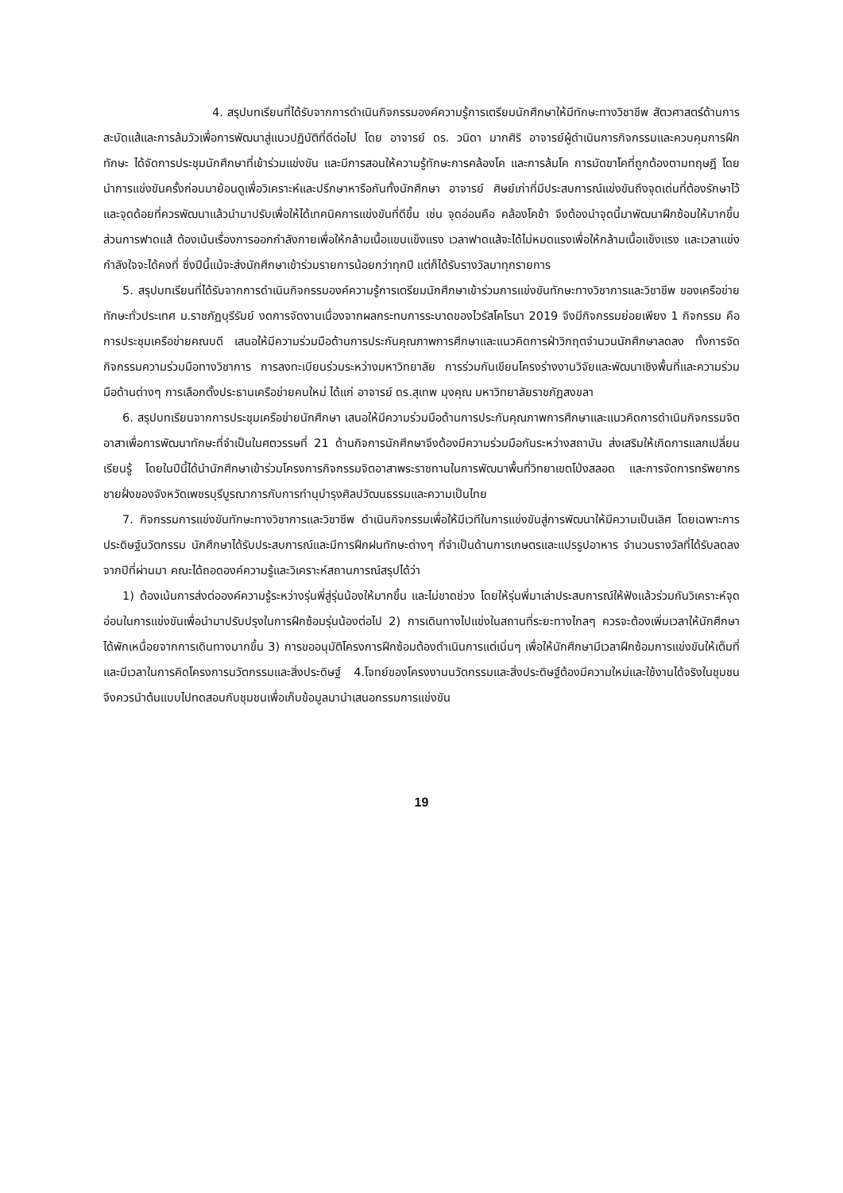4. สรุปบทเรียนที่ได้รับจากการดำเนินกิจกรรมองค์ความรู้การเตรียมนักศึกษาให้มีทักษะทางวิชาชีพ สัตวศาสตร์ด้านการสะบัดแส้และการล้มวัวเพื่อการพัฒนาสู่แนวปฏิบัติที่ดีต่อไป โดย อาจารย์ ดร. วนิดา มากศิริ อาจารย์ผู้ดำเนินการกิจกรรมและควบคุมการฝึกทักษะ ได้จัดการประชุมนักศึกษาที่เข้าร่วมแข่งขัน และมีการสอนให้ความรู้ทักษะการคล้องโค และการล้มโค การมัดขาโคที่ถูกต้องตามทฤษฎี โดยนำการแข่งขันครั้งก่อนมาย้อนดูเพื่อวิเคราะห์และปรึกษาหารือกันทั้งนักศึกษา อาจารย์ ศิษย์เก่าที่มีประสบการณ์แข่งขันถึงจุดเด่นที่ต้องรักษาไว้และจุดด้อยที่ควรพัฒนาแล้วนำมาปรับเพื่อให้ได้เทคนิคการแข่งขันที่ดีขึ้น เช่น จุดอ่อนคือ คล้องโคช้า จึงต้องนำจุดนี้มาพัฒนาฝึกซ้อมให้มากขึ้น ส่วนการฟาดแส้ ต้องเน้นเรื่องการออกกำลังกายเพื่อให้กล้ามเนื้อแขนแข็งแรง เวลาฟาดแส้จะได้ไม่หมดแรงเพื่อให้กล้ามเนื้อแข็งแรง และเวลาแข่งกำลังใจจะได้คงที่ ซึ่งปีนี้แม้จะส่งนักศึกษาเข้าร่วมรายการน้อยกว่าทุกปี แต่ก็ได้รับรางวัลมาทุกรายการ
5. สรุปบทเรียนที่ได้รับจากการดำเนินกิจกรรมองค์ความรู้การเตรียมนักศึกษาเข้าร่วมการแข่งขันทักษะทางวิชาการและวิชาชีพ ของเครือข่ายทักษะทั่วประเทศ ม.ราชภัฏบุรีรัมย์ งดการจัดงานเนื่องจากผลกระทบการระบาดของไวรัสโคโรนา 2019 จึงมีกิจกรรมย่อยเพียง 1 กิจกรรม คือการประชุมเครือข่ายคณบดี เสนอให้มีความร่วมมือด้านการประกันคุณภาพการศึกษาและแนวคิดการฝ่าวิกฤตจำนวนนักศึกษาลดลง ทั้งการจัดกิจกรรมความร่วมมือทางวิชาการ การลงทะเบียนร่วมระหว่างมหาวิทยาลัย การร่วมกันเขียนโครงร่างงานวิจัยและพัฒนาเชิงพื้นที่และความร่วมมือด้านต่างๆ การเลือกตั้งประธานเครือข่ายคนใหม่ ได้แก่ อาจารย์ ดร.สุเทพ มุงคุณ มหาวิทยาลัยราชภัฏสงขลา
6. สรุปบทเรียนจากการประชุมเครือข่ายนักศึกษา เสนอให้มีความร่วมมือด้านการประกันคุณภาพการศึกษาและแนวคิดการดำเนินกิจกรรมจิตอาสาเพื่อการพัฒนาทักษะที่จำเป็นในศตวรรษที่ 21 ด้านกิจการนักศึกษาจึงต้องมีความร่วมมือกันระหว่างสถาบัน ส่งเสริมให้เกิดการแลกเปลี่ยนเรียนรู้ โดยในปีนี้ได้นำนักศึกษาเข้าร่วมโครงการกิจกรรมจิตอาสาพระราชทานในการพัฒนาพื้นที่วิทยาเขตโป่งสลอด และการจัดการทรัพยากรชายฝั่งของจังหวัดเพชรบุรีบูรณาการกับการทำนุบำรุงศิลปวัฒนธรรมและความเป็นไทย
7. กิจกรรมการแข่งขันทักษะทางวิชาการและวิชาชีพ ดำเนินกิจกรรมเพื่อให้มีเวทีในการแข่งขันสู่การพัฒนาให้มีความเป็นเลิศ โดยเฉพาะการประดิษฐ์นวัตกรรม นักศึกษาได้รับประสบการณ์และมีการฝึกฝนทักษะต่างๆ ที่จำเป็นด้านการเกษตรและแปรรูปอาหาร จำนวนรางวัลที่ได้รับลดลงจากปีที่ผ่านมา คณะได้ถอดองค์ความรู้และวิเคราะห์สถานการณ์สรุปได้ว่า
1) ต้องเน้นการส่งต่อองค์ความรู้ระหว่างรุ่นพี่สู่รุ่นน้องให้มากขึ้น และไม่ขาดช่วง โดยให้รุ่นพี่มาเล่าประสบการณ์ให้ฟังแล้วร่วมกันวิเคราะห์จุดอ่อนในการแข่งขันเพื่อนำมาปรับปรุงในการฝึกซ้อมรุ่นน้องต่อไป 2) การเดินทางไปแข่งในสถานที่ระยะทางไกลๆ ควรจะต้องเพิ่มเวลาให้นักศึกษาได้พักเหนื่อยจากการเดินทางมากขึ้น 3) การขออนุมัติโครงการฝึกซ้อมต้องดำเนินการแต่เนิ่นๆ เพื่อให้นักศึกษามีเวลาฝึกซ้อมการแข่งขันให้เต็มที่ และมีเวลาในการคิดโครงการนวัตกรรมและสิ่งประดิษฐ์ 4.โจทย์ของโครงงานนวัตกรรมและสิ่งประดิษฐ์ต้องมีความใหม่และใช้งานได้จริงในชุมชน จึงควรนำต้นแบบไปทดสอบกับชุมชนเพื่อเก็บข้อมูลมานำเสนอกรรมการแข่งขัน
19